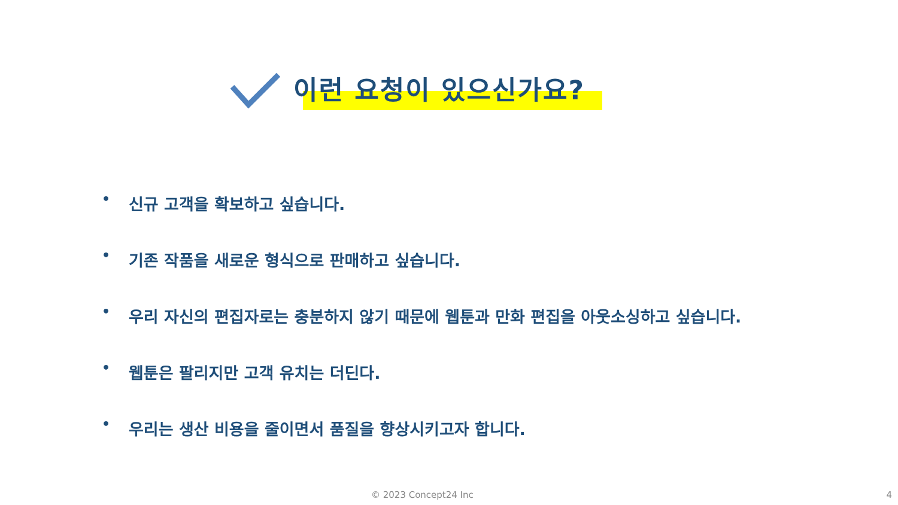이런 요청이 있으신가요?
• 신규 고객을 확보하고 싶습니다.
• 기존 작품을 새로운 형식으로 판매하고 싶습니다.
• 우리 자신의 편집자로는 충분하지 않기 때문에 웹툰과 만화 편집을 아웃소싱하고 싶습니다.
• 웹툰은 팔리지만 고객 유치는 더딘다.
• 우리는 생산 비용을 줄이면서 품질을 향상시키고자 합니다.
© 2023 Concept24 Inc 4